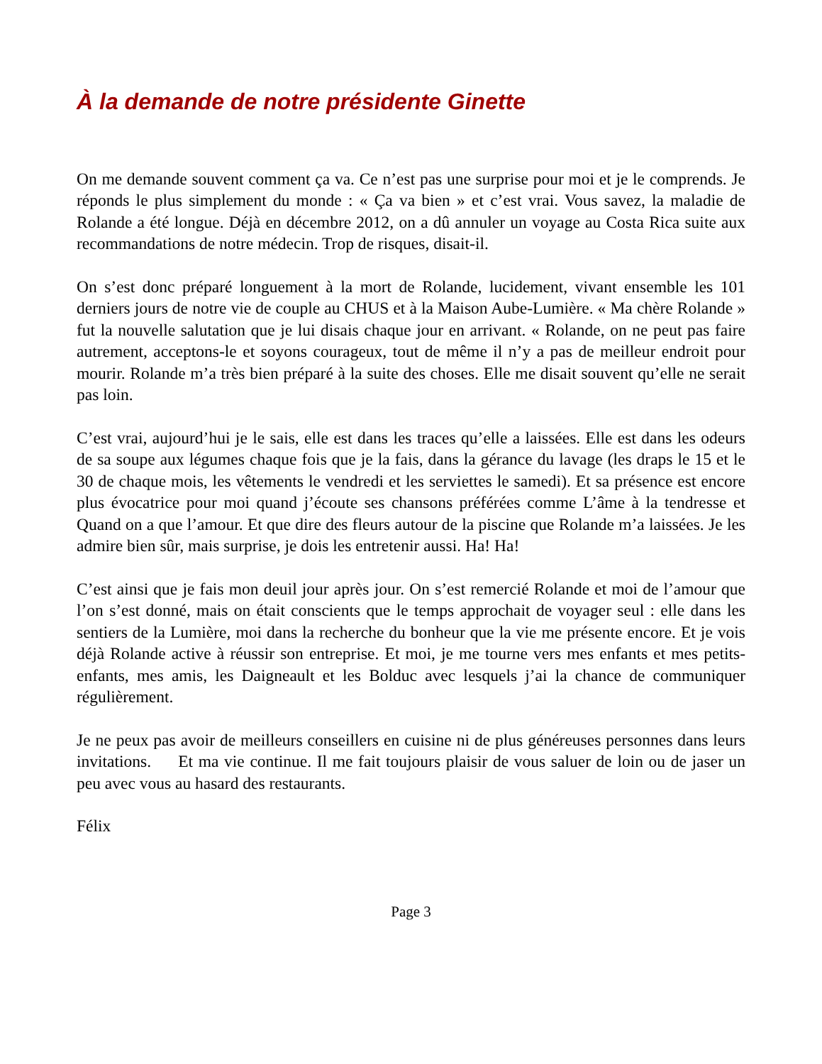À la demande de notre présidente Ginette
On me demande souvent comment ça va. Ce n’est pas une surprise pour moi et je le comprends. Je réponds le plus simplement du monde : « Ça va bien » et c’est vrai. Vous savez, la maladie de Rolande a été longue. Déjà en décembre 2012, on a dû annuler un voyage au Costa Rica suite aux recommandations de notre médecin. Trop de risques, disait-il.
On s’est donc préparé longuement à la mort de Rolande, lucidement, vivant ensemble les 101 derniers jours de notre vie de couple au CHUS et à la Maison Aube-Lumière. « Ma chère Rolande » fut la nouvelle salutation que je lui disais chaque jour en arrivant. « Rolande, on ne peut pas faire autrement, acceptons-le et soyons courageux, tout de même il n’y a pas de meilleur endroit pour mourir. Rolande m’a très bien préparé à la suite des choses. Elle me disait souvent qu’elle ne serait pas loin.
C’est vrai, aujourd’hui je le sais, elle est dans les traces qu’elle a laissées. Elle est dans les odeurs de sa soupe aux légumes chaque fois que je la fais, dans la gérance du lavage (les draps le 15 et le 30 de chaque mois, les vêtements le vendredi et les serviettes le samedi). Et sa présence est encore plus évocatrice pour moi quand j’écoute ses chansons préférées comme L’âme à la tendresse et Quand on a que l’amour. Et que dire des fleurs autour de la piscine que Rolande m’a laissées. Je les admire bien sûr, mais surprise, je dois les entretenir aussi. Ha! Ha!
C’est ainsi que je fais mon deuil jour après jour. On s’est remercié Rolande et moi de l’amour que l’on s’est donné, mais on était conscients que le temps approchait de voyager seul : elle dans les sentiers de la Lumière, moi dans la recherche du bonheur que la vie me présente encore. Et je vois déjà Rolande active à réussir son entreprise. Et moi, je me tourne vers mes enfants et mes petits-enfants, mes amis, les Daigneault et les Bolduc avec lesquels j’ai la chance de communiquer régulièrement.
Je ne peux pas avoir de meilleurs conseillers en cuisine ni de plus généreuses personnes dans leurs invitations. Et ma vie continue. Il me fait toujours plaisir de vous saluer de loin ou de jaser un peu avec vous au hasard des restaurants.
Félix
Page 3